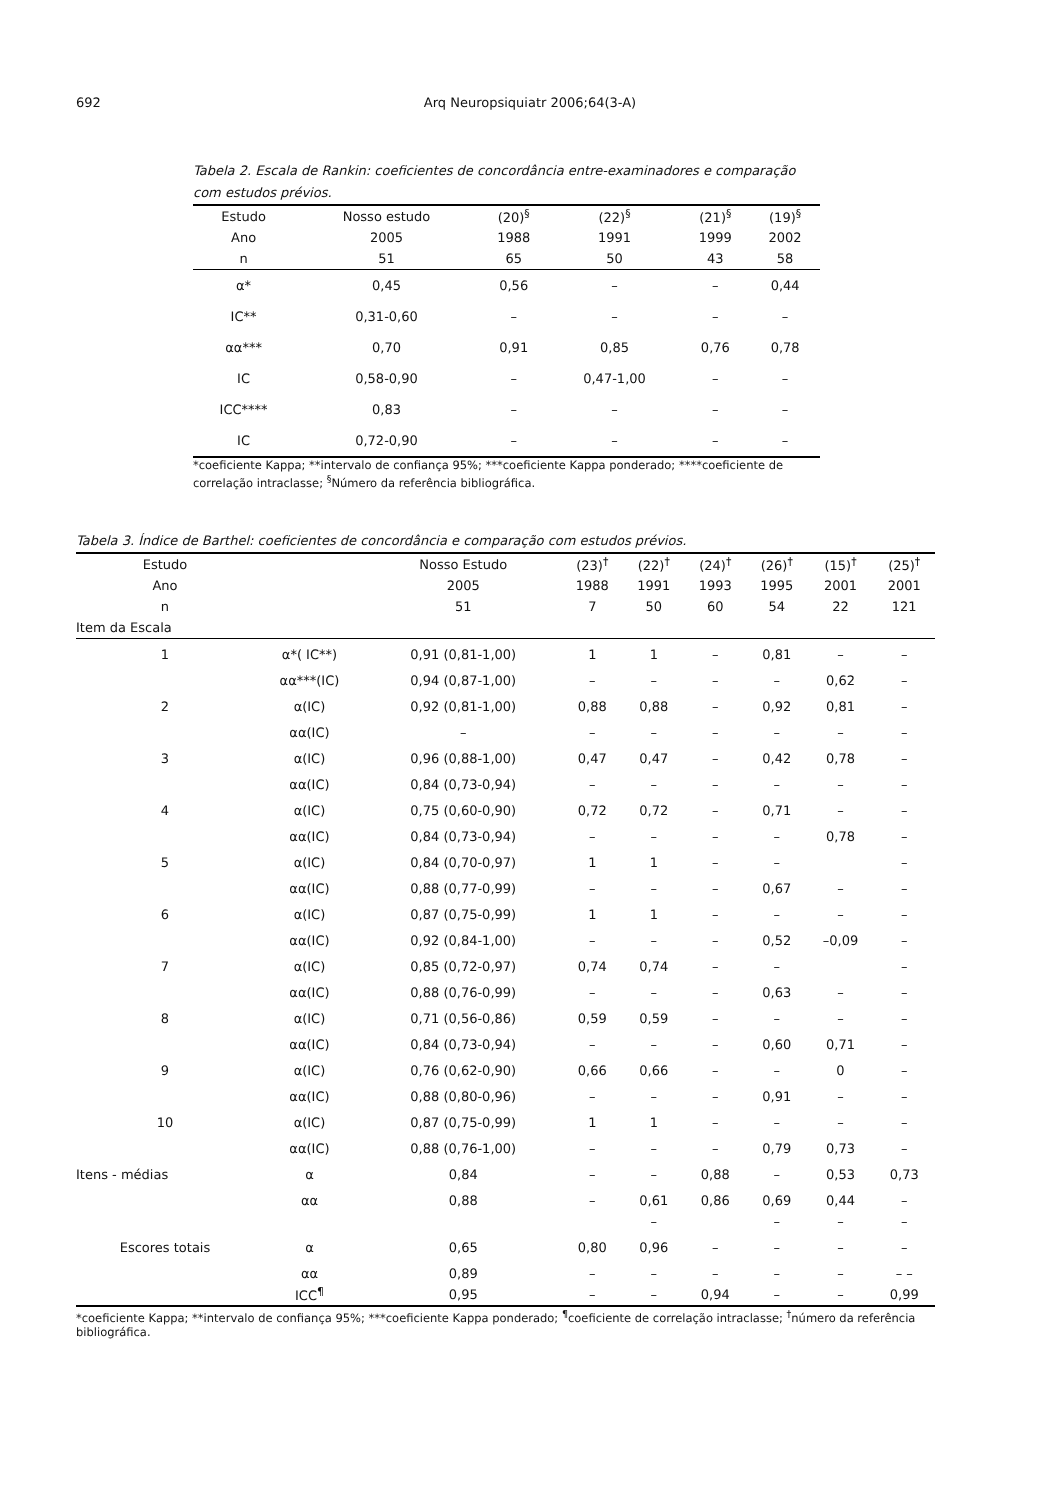692 Arq Neuropsiquiatr 2006;64(3-A)
Tabela 2. Escala de Rankin: coeficientes de concordância entre-examinadores e comparação com estudos prévios.
| Estudo | Nosso estudo | (20)<sup>§</sup> | (22)<sup>§</sup> | (21)<sup>§</sup> | (19)<sup>§</sup> |
| Ano | 2005 | 1988 | 1991 | 1999 | 2002 |
| n | 51 | 65 | 50 | 43 | 58 |
| α* | 0,45 | 0,56 | – | – | 0,44 |
| IC** | 0,31-0,60 | – | – | – | – |
| αα*** | 0,70 | 0,91 | 0,85 | 0,76 | 0,78 |
| IC | 0,58-0,90 | – | 0,47-1,00 | – | – |
| ICC**** | 0,83 | – | – | – | – |
| IC | 0,72-0,90 | – | – | – | – |
*coeficiente Kappa; **intervalo de confiança 95%; ***coeficiente Kappa ponderado; ****coeficiente de correlação intraclasse; <sup>§</sup>Número da referência bibliográfica.
Tabela 3. Índice de Barthel: coeficientes de concordância e comparação com estudos prévios.
| Estudo | | Nosso Estudo | (23)<sup>†</sup> | (22)<sup>†</sup> | (24)<sup>†</sup> | (26)<sup>†</sup> | (15)<sup>†</sup> | (25)<sup>†</sup> |
| Ano | | 2005 | 1988 | 1991 | 1993 | 1995 | 2001 | 2001 |
| n | | 51 | 7 | 50 | 60 | 54 | 22 | 121 |
| Item da Escala | | | | | | | | |
| 1 | α*( IC**) | 0,91 (0,81-1,00) | 1 | 1 | – | 0,81 | – | – |
| | αα***(IC) | 0,94 (0,87-1,00) | – | – | – | – | 0,62 | – |
| 2 | α(IC) | 0,92 (0,81-1,00) | 0,88 | 0,88 | – | 0,92 | 0,81 | – |
| | αα(IC) | – | – | – | – | – | – | – |
| 3 | α(IC) | 0,96 (0,88-1,00) | 0,47 | 0,47 | – | 0,42 | 0,78 | – |
| | αα(IC) | 0,84 (0,73-0,94) | – | – | – | – | – | – |
| 4 | α(IC) | 0,75 (0,60-0,90) | 0,72 | 0,72 | – | 0,71 | – | – |
| | αα(IC) | 0,84 (0,73-0,94) | – | – | – | – | 0,78 | – |
| 5 | α(IC) | 0,84 (0,70-0,97) | 1 | 1 | – | – | | – |
| | αα(IC) | 0,88 (0,77-0,99) | – | – | – | 0,67 | – | – |
| 6 | α(IC) | 0,87 (0,75-0,99) | 1 | 1 | – | – | – | – |
| | αα(IC) | 0,92 (0,84-1,00) | – | – | – | 0,52 | –0,09 | – |
| 7 | α(IC) | 0,85 (0,72-0,97) | 0,74 | 0,74 | – | – | | – |
| | αα(IC) | 0,88 (0,76-0,99) | – | – | – | 0,63 | – | – |
| 8 | α(IC) | 0,71 (0,56-0,86) | 0,59 | 0,59 | – | – | – | – |
| | αα(IC) | 0,84 (0,73-0,94) | – | – | – | 0,60 | 0,71 | – |
| 9 | α(IC) | 0,76 (0,62-0,90) | 0,66 | 0,66 | – | – | 0 | – |
| | αα(IC) | 0,88 (0,80-0,96) | – | – | – | 0,91 | – | – |
| 10 | α(IC) | 0,87 (0,75-0,99) | 1 | 1 | – | – | – | – |
| | αα(IC) | 0,88 (0,76-1,00) | – | – | – | 0,79 | 0,73 | – |
| Itens - médias | α | 0,84 | – | – | 0,88 | – | 0,53 | 0,73 |
| | αα | 0,88 | – | 0,61 | 0,86 | 0,69 | 0,44 | – |
| | | | | – | | – | – | – |
| Escores totais | α | 0,65 | 0,80 | 0,96 | – | – | – | – |
| | αα | 0,89 | – | – | – | – | – | – – |
| | ICC<sup>¶</sup> | 0,95 | – | – | 0,94 | – | – | 0,99 |
*coeficiente Kappa; **intervalo de confiança 95%; ***coeficiente Kappa ponderado; <sup>¶</sup>coeficiente de correlação intraclasse; <sup>†</sup>número da referência bibliográfica.